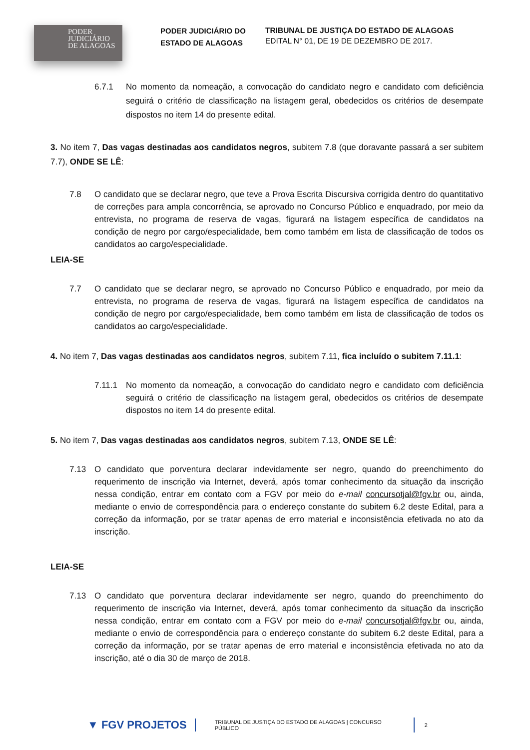PODER
JUDICIÁRIO
DE ALAGOAS
PODER JUDICIÁRIO DO ESTADO DE ALAGOAS
TRIBUNAL DE JUSTIÇA DO ESTADO DE ALAGOAS
EDITAL N° 01, DE 19 DE DEZEMBRO DE 2017.
6.7.1 No momento da nomeação, a convocação do candidato negro e candidato com deficiência seguirá o critério de classificação na listagem geral, obedecidos os critérios de desempate dispostos no item 14 do presente edital.
3. No item 7, Das vagas destinadas aos candidatos negros, subitem 7.8 (que doravante passará a ser subitem 7.7), ONDE SE LÊ:
7.8 O candidato que se declarar negro, que teve a Prova Escrita Discursiva corrigida dentro do quantitativo de correções para ampla concorrência, se aprovado no Concurso Público e enquadrado, por meio da entrevista, no programa de reserva de vagas, figurará na listagem específica de candidatos na condição de negro por cargo/especialidade, bem como também em lista de classificação de todos os candidatos ao cargo/especialidade.
LEIA-SE
7.7 O candidato que se declarar negro, se aprovado no Concurso Público e enquadrado, por meio da entrevista, no programa de reserva de vagas, figurará na listagem específica de candidatos na condição de negro por cargo/especialidade, bem como também em lista de classificação de todos os candidatos ao cargo/especialidade.
4. No item 7, Das vagas destinadas aos candidatos negros, subitem 7.11, fica incluído o subitem 7.11.1:
7.11.1 No momento da nomeação, a convocação do candidato negro e candidato com deficiência seguirá o critério de classificação na listagem geral, obedecidos os critérios de desempate dispostos no item 14 do presente edital.
5. No item 7, Das vagas destinadas aos candidatos negros, subitem 7.13, ONDE SE LÊ:
7.13 O candidato que porventura declarar indevidamente ser negro, quando do preenchimento do requerimento de inscrição via Internet, deverá, após tomar conhecimento da situação da inscrição nessa condição, entrar em contato com a FGV por meio do e-mail concursotjal@fgv.br ou, ainda, mediante o envio de correspondência para o endereço constante do subitem 6.2 deste Edital, para a correção da informação, por se tratar apenas de erro material e inconsistência efetivada no ato da inscrição.
LEIA-SE
7.13 O candidato que porventura declarar indevidamente ser negro, quando do preenchimento do requerimento de inscrição via Internet, deverá, após tomar conhecimento da situação da inscrição nessa condição, entrar em contato com a FGV por meio do e-mail concursotjal@fgv.br ou, ainda, mediante o envio de correspondência para o endereço constante do subitem 6.2 deste Edital, para a correção da informação, por se tratar apenas de erro material e inconsistência efetivada no ato da inscrição, até o dia 30 de março de 2018.
▼ FGV PROJETOS TRIBUNAL DE JUSTIÇA DO ESTADO DE ALAGOAS | CONCURSO PÚBLICO 2